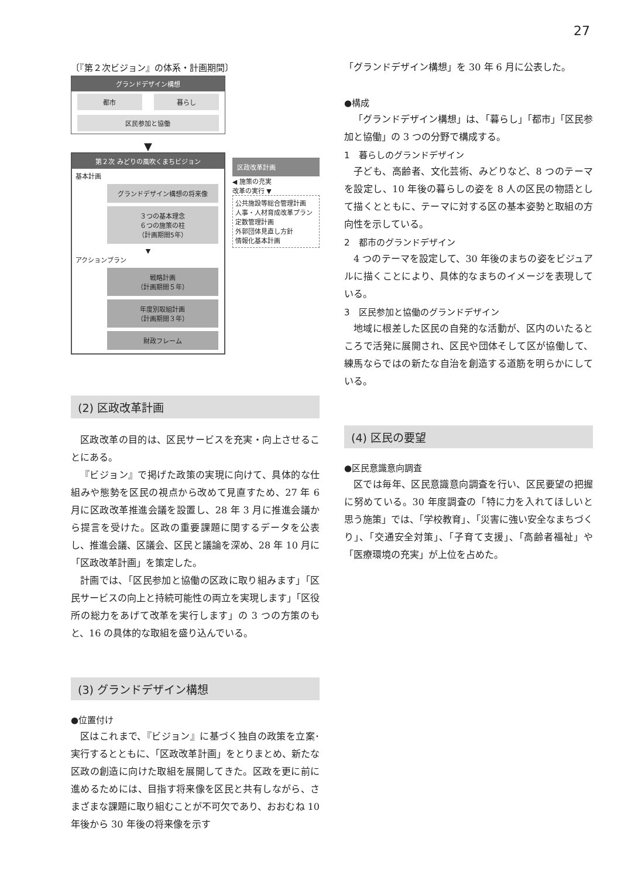27
〔『第２次ビジョン』の体系・計画期間〕
グランドデザイン構想
都市 暮らし
区民参加と協働
▼
第２次 みどりの風吹くまちビジョン
基本計画
グランドデザイン構想の将来像
３つの基本理念
６つの施策の柱
（計画期間5年）
▼
アクションプラン
戦略計画
（計画期間５年）
年度別取組計画
（計画期間３年）
財政フレーム
区政改革計画
◀ 施策の充実
改革の実行 ▼
公共施設等総合管理計画
人事・人材育成改革プラン
定数管理計画
外郭団体見直し方針
情報化基本計画
(2) 区政改革計画
区政改革の目的は、区民サービスを充実・向上させることにある。
『ビジョン』で掲げた政策の実現に向けて、具体的な仕組みや態勢を区民の視点から改めて見直すため、27 年 6 月に区政改革推進会議を設置し、28 年 3 月に推進会議から提言を受けた。区政の重要課題に関するデータを公表し、推進会議、区議会、区民と議論を深め、28 年 10 月に「区政改革計画」を策定した。
計画では、「区民参加と協働の区政に取り組みます」「区民サービスの向上と持続可能性の両立を実現します」「区役所の総力をあげて改革を実行します」の 3 つの方策のもと、16 の具体的な取組を盛り込んでいる。
(3) グランドデザイン構想
●位置付け
区はこれまで、『ビジョン』に基づく独自の政策を立案･実行するとともに、「区政改革計画」をとりまとめ、新たな区政の創造に向けた取組を展開してきた。区政を更に前に進めるためには、目指す将来像を区民と共有しながら、さまざまな課題に取り組むことが不可欠であり、おおむね 10 年後から 30 年後の将来像を示す
「グランドデザイン構想」を 30 年 6 月に公表した。
●構成
「グランドデザイン構想」は、「暮らし」「都市」「区民参加と協働」の 3 つの分野で構成する。
1　暮らしのグランドデザイン
子ども、高齢者、文化芸術、みどりなど、8 つのテーマを設定し、10 年後の暮らしの姿を 8 人の区民の物語として描くとともに、テーマに対する区の基本姿勢と取組の方向性を示している。
2　都市のグランドデザイン
4 つのテーマを設定して、30 年後のまちの姿をビジュアルに描くことにより、具体的なまちのイメージを表現している。
3　区民参加と協働のグランドデザイン
地域に根差した区民の自発的な活動が、区内のいたるところで活発に展開され、区民や団体そして区が協働して、練馬ならではの新たな自治を創造する道筋を明らかにしている。
(4) 区民の要望
●区民意識意向調査
区では毎年、区民意識意向調査を行い、区民要望の把握に努めている。30 年度調査の「特に力を入れてほしいと思う施策」では、「学校教育」、「災害に強い安全なまちづくり」、「交通安全対策」、「子育て支援」、「高齢者福祉」や「医療環境の充実」が上位を占めた。